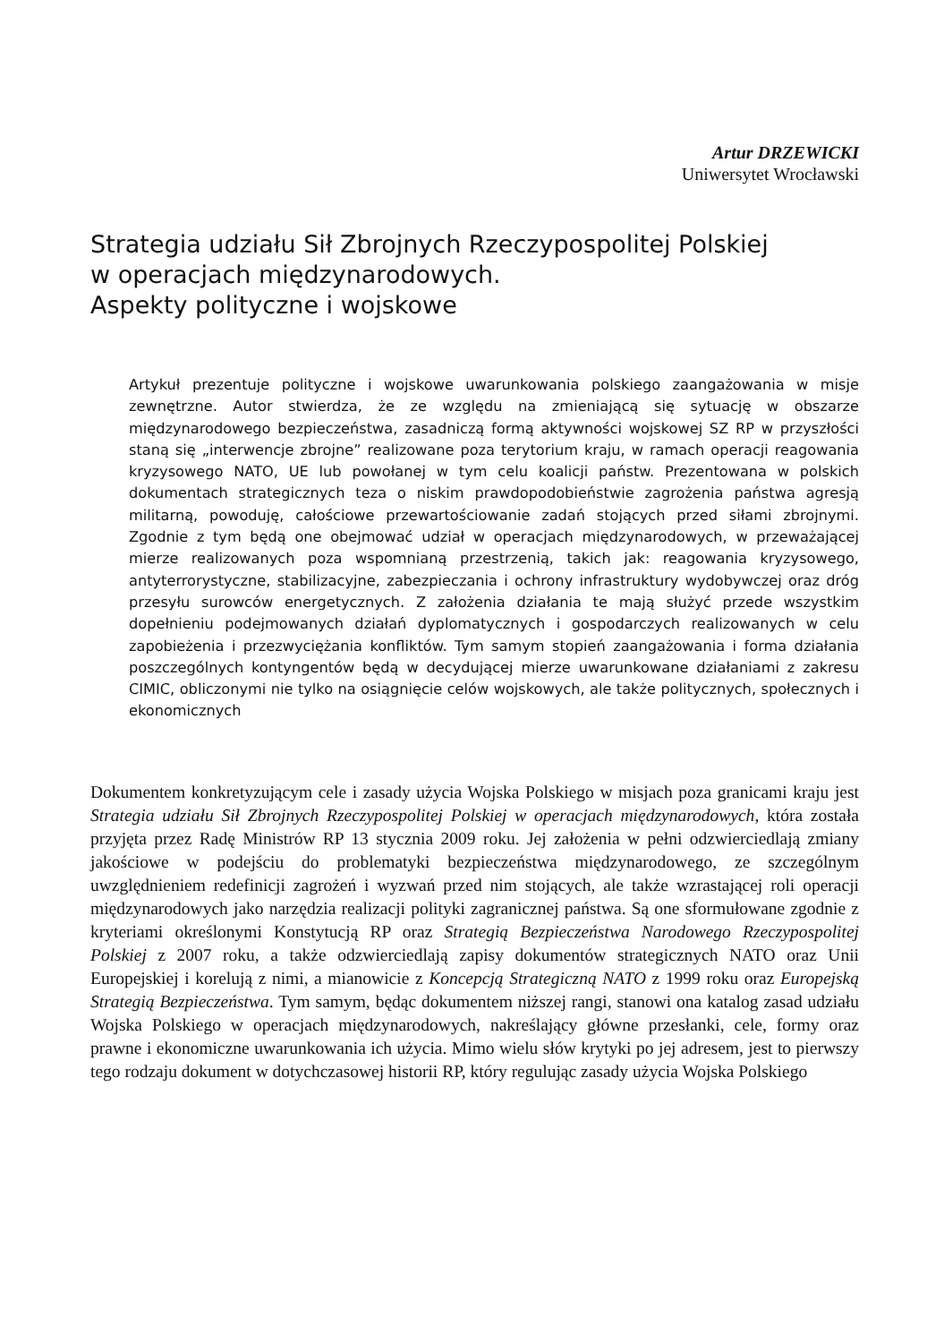Artur DRZEWICKI
Uniwersytet Wrocławski
Strategia udziału Sił Zbrojnych Rzeczypospolitej Polskiej
w operacjach międzynarodowych.
Aspekty polityczne i wojskowe
Artykuł prezentuje polityczne i wojskowe uwarunkowania polskiego zaangażowania w misje zewnętrzne. Autor stwierdza, że ze względu na zmieniającą się sytuację w obszarze międzynarodowego bezpieczeństwa, zasadniczą formą aktywności wojskowej SZ RP w przyszłości staną się „interwencje zbrojne” realizowane poza terytorium kraju, w ramach operacji reagowania kryzysowego NATO, UE lub powołanej w tym celu koalicji państw. Prezentowana w polskich dokumentach strategicznych teza o niskim prawdopodobieństwie zagrożenia państwa agresją militarną, powoduję, całościowe przewartościowanie zadań stojących przed siłami zbrojnymi. Zgodnie z tym będą one obejmować udział w operacjach międzynarodowych, w przeważającej mierze realizowanych poza wspomnianą przestrzenią, takich jak: reagowania kryzysowego, antyterrorystyczne, stabilizacyjne, zabezpieczania i ochrony infrastruktury wydobywczej oraz dróg przesyłu surowców energetycznych. Z założenia działania te mają służyć przede wszystkim dopełnieniu podejmowanych działań dyplomatycznych i gospodarczych realizowanych w celu zapobieżenia i przezwyciężania konfliktów. Tym samym stopień zaangażowania i forma działania poszczególnych kontyngentów będą w decydującej mierze uwarunkowane działaniami z zakresu CIMIC, obliczonymi nie tylko na osiągnięcie celów wojskowych, ale także politycznych, społecznych i ekonomicznych
Dokumentem konkretyzującym cele i zasady użycia Wojska Polskiego w misjach poza granicami kraju jest Strategia udziału Sił Zbrojnych Rzeczypospolitej Polskiej w operacjach międzynarodowych, która została przyjęta przez Radę Ministrów RP 13 stycznia 2009 roku. Jej założenia w pełni odzwierciedlają zmiany jakościowe w podejściu do problematyki bezpieczeństwa międzynarodowego, ze szczególnym uwzględnieniem redefinicji zagrożeń i wyzwań przed nim stojących, ale także wzrastającej roli operacji międzynarodowych jako narzędzia realizacji polityki zagranicznej państwa. Są one sformułowane zgodnie z kryteriami określonymi Konstytucją RP oraz Strategią Bezpieczeństwa Narodowego Rzeczypospolitej Polskiej z 2007 roku, a także odzwierciedlają zapisy dokumentów strategicznych NATO oraz Unii Europejskiej i korelują z nimi, a mianowicie z Koncepcją Strategiczną NATO z 1999 roku oraz Europejską Strategią Bezpieczeństwa. Tym samym, będąc dokumentem niższej rangi, stanowi ona katalog zasad udziału Wojska Polskiego w operacjach międzynarodowych, nakreślający główne przesłanki, cele, formy oraz prawne i ekonomiczne uwarunkowania ich użycia. Mimo wielu słów krytyki po jej adresem, jest to pierwszy tego rodzaju dokument w dotychczasowej historii RP, który regulując zasady użycia Wojska Polskiego